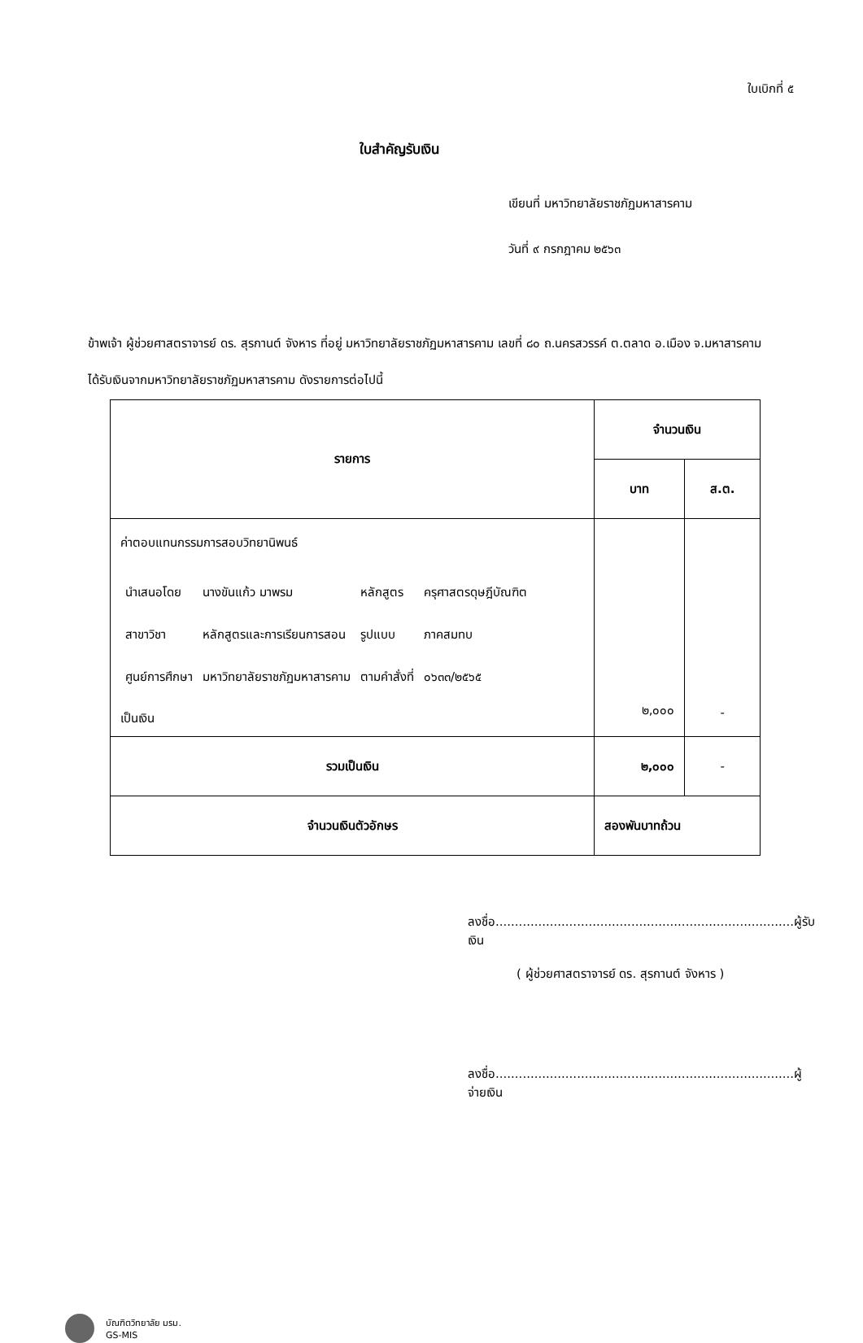ใบเบิกที่ ๕
ใบสำคัญรับเงิน
เขียนที่ มหาวิทยาลัยราชภัฏมหาสารคาม
วันที่ ๙ กรกฎาคม ๒๕๖๓
ข้าพเจ้า ผู้ช่วยศาสตราจารย์ ดร. สุรกานต์ จังหาร ที่อยู่ มหาวิทยาลัยราชภัฏมหาสารคาม เลขที่ ๘๐ ถ.นครสวรรค์ ต.ตลาด อ.เมือง จ.มหาสารคาม
ได้รับเงินจากมหาวิทยาลัยราชภัฏมหาสารคาม ดังรายการต่อไปนี้
| รายการ | จำนวนเงิน | |
| --- | --- | --- |
| | บาท | ส.ต. |
| ค่าตอบแทนกรรมการสอบวิทยานิพนธ์ / นำเสนอโดย / นางขันแก้ว มาพรม / หลักสูตร / ครุศาสตรดุษฎีบัณฑิต / / สาขาวิชา / หลักสูตรและการเรียนการสอน / รูปแบบ / ภาคสมทบ / / ศูนย์การศึกษา / มหาวิทยาลัยราชภัฏมหาสารคาม / ตามคำสั่งที่ / ๐๖๓๓/๒๕๖๕ / เป็นเงิน | ๒,๐๐๐ | - |
| รวมเป็นเงิน | ๒,๐๐๐ | - |
| จำนวนเงินตัวอักษร | สองพันบาทถ้วน | |
ลงชื่อ.............................................................................ผู้รับเงิน
( ผู้ช่วยศาสตราจารย์ ดร. สุรกานต์ จังหาร )
ลงชื่อ.............................................................................ผู้จ่ายเงิน
บัณฑิตวิทยาลัย มรม.
GS-MIS